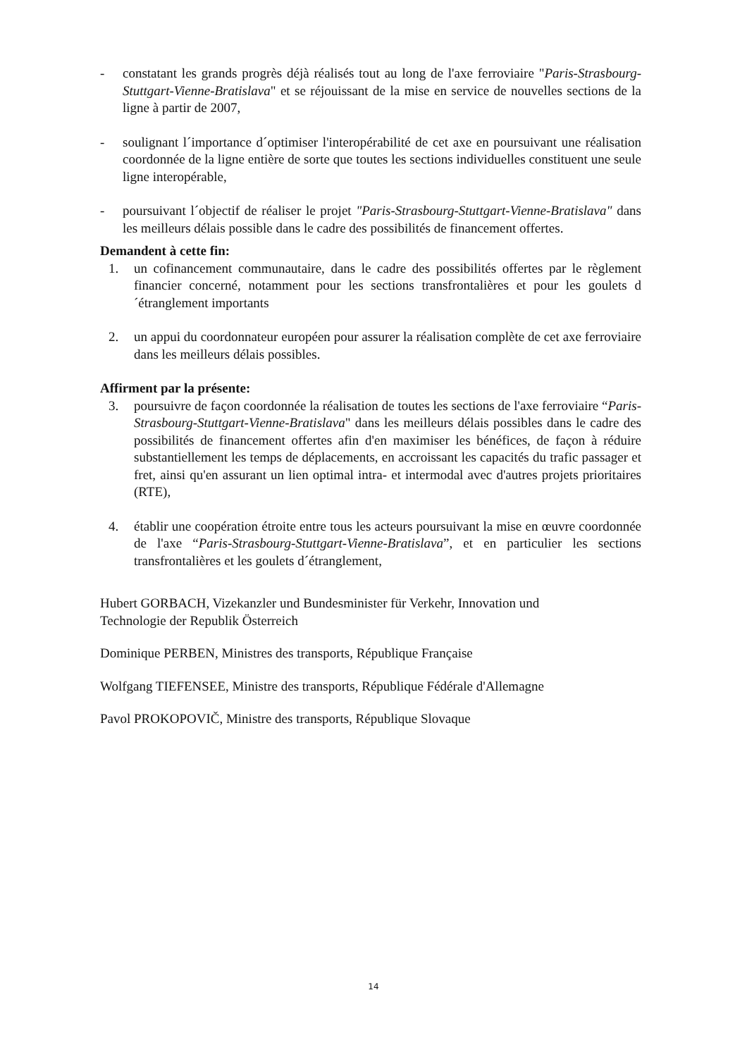- constatant les grands progrès déjà réalisés tout au long de l'axe ferroviaire "Paris-Strasbourg-Stuttgart-Vienne-Bratislava" et se réjouissant de la mise en service de nouvelles sections de la ligne à partir de 2007,
- soulignant l´importance d´optimiser l'interopérabilité de cet axe en poursuivant une réalisation coordonnée de la ligne entière de sorte que toutes les sections individuelles constituent une seule ligne interopérable,
- poursuivant l´objectif de réaliser le projet "Paris-Strasbourg-Stuttgart-Vienne-Bratislava" dans les meilleurs délais possible dans le cadre des possibilités de financement offertes.
Demandent à cette fin:
1. un cofinancement communautaire, dans le cadre des possibilités offertes par le règlement financier concerné, notamment pour les sections transfrontalières et pour les goulets d´étranglement importants
2. un appui du coordonnateur européen pour assurer la réalisation complète de cet axe ferroviaire dans les meilleurs délais possibles.
Affirment par la présente:
3. poursuivre de façon coordonnée la réalisation de toutes les sections de l'axe ferroviaire “Paris-Strasbourg-Stuttgart-Vienne-Bratislava" dans les meilleurs délais possibles dans le cadre des possibilités de financement offertes afin d'en maximiser les bénéfices, de façon à réduire substantiellement les temps de déplacements, en accroissant les capacités du trafic passager et fret, ainsi qu'en assurant un lien optimal intra- et intermodal avec d'autres projets prioritaires (RTE),
4. établir une coopération étroite entre tous les acteurs poursuivant la mise en œuvre coordonnée de l'axe “Paris-Strasbourg-Stuttgart-Vienne-Bratislava”, et en particulier les sections transfrontalières et les goulets d´étranglement,
Hubert GORBACH, Vizekanzler und Bundesminister für Verkehr, Innovation und
Technologie der Republik Österreich
Dominique PERBEN, Ministres des transports, République Française
Wolfgang TIEFENSEE, Ministre des transports, République Fédérale d'Allemagne
Pavol PROKOPOVIČ, Ministre des transports, République Slovaque
14